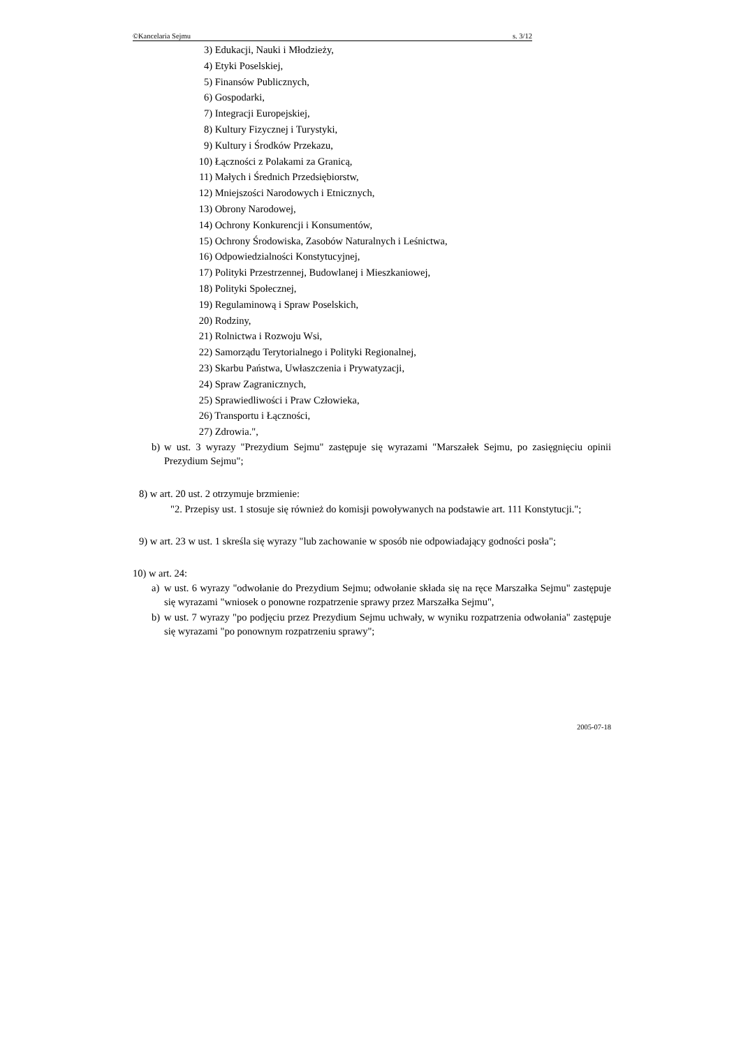©Kancelaria Sejmu s. 3/12
3) Edukacji, Nauki i Młodzieży,
4) Etyki Poselskiej,
5) Finansów Publicznych,
6) Gospodarki,
7) Integracji Europejskiej,
8) Kultury Fizycznej i Turystyki,
9) Kultury i Środków Przekazu,
10) Łączności z Polakami za Granicą,
11) Małych i Średnich Przedsiębiorstw,
12) Mniejszości Narodowych i Etnicznych,
13) Obrony Narodowej,
14) Ochrony Konkurencji i Konsumentów,
15) Ochrony Środowiska, Zasobów Naturalnych i Leśnictwa,
16) Odpowiedzialności Konstytucyjnej,
17) Polityki Przestrzennej, Budowlanej i Mieszkaniowej,
18) Polityki Społecznej,
19) Regulaminową i Spraw Poselskich,
20) Rodziny,
21) Rolnictwa i Rozwoju Wsi,
22) Samorządu Terytorialnego i Polityki Regionalnej,
23) Skarbu Państwa, Uwłaszczenia i Prywatyzacji,
24) Spraw Zagranicznych,
25) Sprawiedliwości i Praw Człowieka,
26) Transportu i Łączności,
27) Zdrowia.",
b) w ust. 3 wyrazy "Prezydium Sejmu" zastępuje się wyrazami "Marszałek Sejmu, po zasięgnięciu opinii Prezydium Sejmu";
8) w art. 20 ust. 2 otrzymuje brzmienie:
"2. Przepisy ust. 1 stosuje się również do komisji powoływanych na podstawie art. 111 Konstytucji.";
9) w art. 23 w ust. 1 skreśla się wyrazy "lub zachowanie w sposób nie odpowiadający godności posła";
10) w art. 24:
a) w ust. 6 wyrazy "odwołanie do Prezydium Sejmu; odwołanie składa się na ręce Marszałka Sejmu" zastępuje się wyrazami "wniosek o ponowne rozpatrzenie sprawy przez Marszałka Sejmu",
b) w ust. 7 wyrazy "po podjęciu przez Prezydium Sejmu uchwały, w wyniku rozpatrzenia odwołania" zastępuje się wyrazami "po ponownym rozpatrzeniu sprawy";
2005-07-18